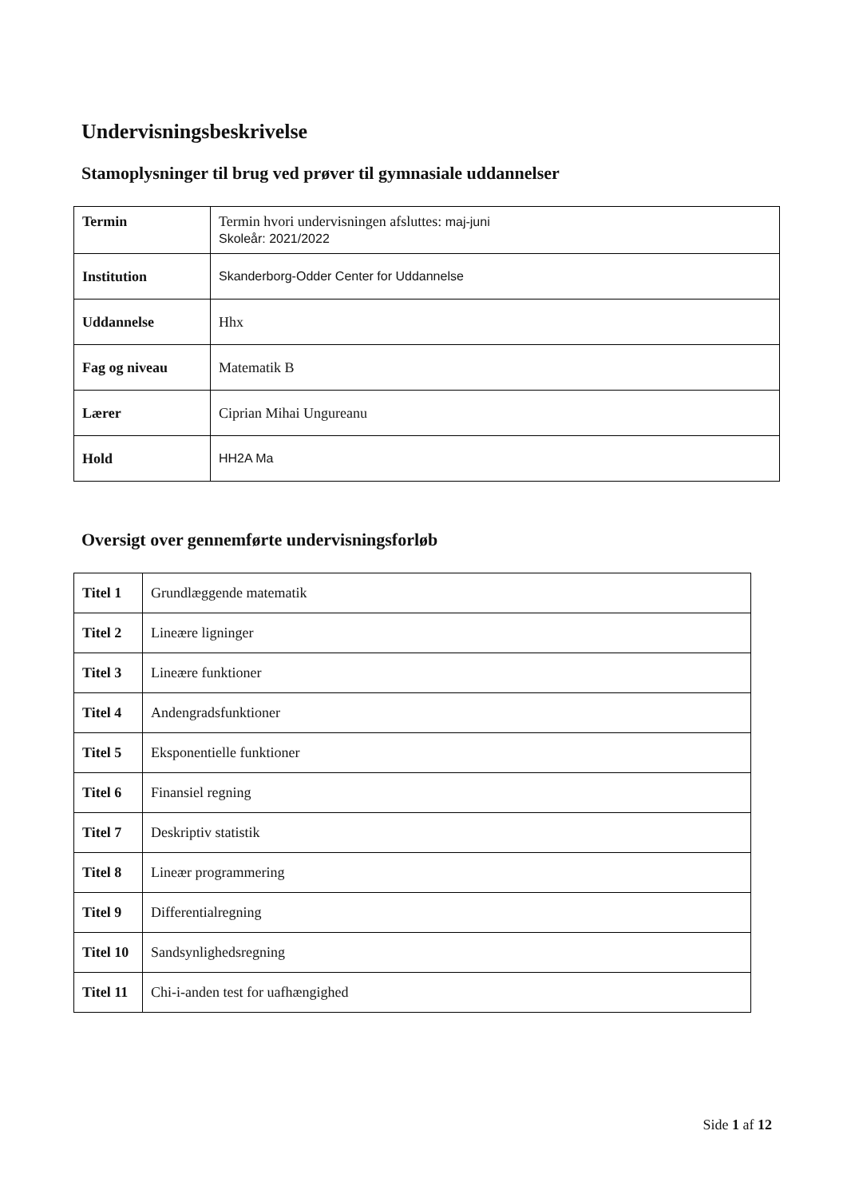Undervisningsbeskrivelse
Stamoplysninger til brug ved prøver til gymnasiale uddannelser
| Termin | Termin hvori undervisningen afsluttes: maj-juni Skoleår: 2021/2022 |
| Institution | Skanderborg-Odder Center for Uddannelse |
| Uddannelse | Hhx |
| Fag og niveau | Matematik B |
| Lærer | Ciprian Mihai Ungureanu |
| Hold | HH2A Ma |
Oversigt over gennemførte undervisningsforløb
| Titel 1 | Grundlæggende matematik |
| Titel 2 | Lineære ligninger |
| Titel 3 | Lineære funktioner |
| Titel 4 | Andengradsfunktioner |
| Titel 5 | Eksponentielle funktioner |
| Titel 6 | Finansiel regning |
| Titel 7 | Deskriptiv statistik |
| Titel 8 | Lineær programmering |
| Titel 9 | Differentialregning |
| Titel 10 | Sandsynlighedsregning |
| Titel 11 | Chi-i-anden test for uafhængighed |
Side 1 af 12